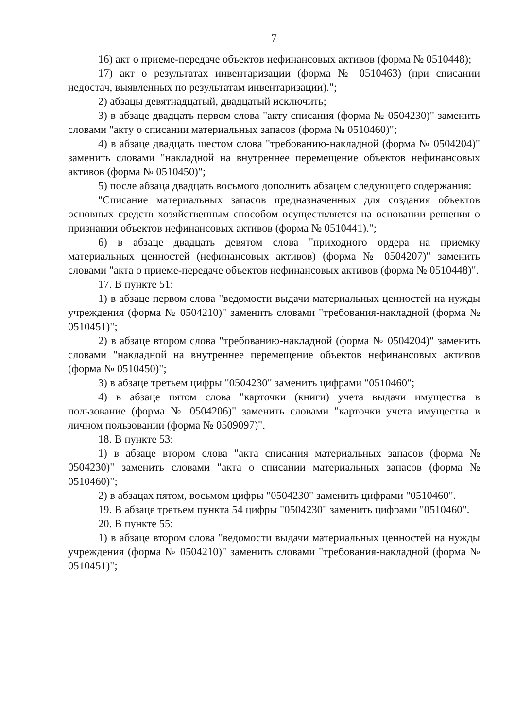7
16) акт о приеме-передаче объектов нефинансовых активов (форма № 0510448);
17) акт о результатах инвентаризации (форма № 0510463) (при списании недостач, выявленных по результатам инвентаризации).";
2) абзацы девятнадцатый, двадцатый исключить;
3) в абзаце двадцать первом слова "акту списания (форма № 0504230)" заменить словами "акту о списании материальных запасов (форма № 0510460)";
4) в абзаце двадцать шестом слова "требованию-накладной (форма № 0504204)" заменить словами "накладной на внутреннее перемещение объектов нефинансовых активов (форма № 0510450)";
5) после абзаца двадцать восьмого дополнить абзацем следующего содержания:
"Списание материальных запасов предназначенных для создания объектов основных средств хозяйственным способом осуществляется на основании решения о признании объектов нефинансовых активов (форма № 0510441).";
6) в абзаце двадцать девятом слова "приходного ордера на приемку материальных ценностей (нефинансовых активов) (форма № 0504207)" заменить словами "акта о приеме-передаче объектов нефинансовых активов (форма № 0510448)".
17. В пункте 51:
1) в абзаце первом слова "ведомости выдачи материальных ценностей на нужды учреждения (форма № 0504210)" заменить словами "требования-накладной (форма № 0510451)";
2) в абзаце втором слова "требованию-накладной (форма № 0504204)" заменить словами "накладной на внутреннее перемещение объектов нефинансовых активов (форма № 0510450)";
3) в абзаце третьем цифры "0504230" заменить цифрами "0510460";
4) в абзаце пятом слова "карточки (книги) учета выдачи имущества в пользование (форма № 0504206)" заменить словами "карточки учета имущества в личном пользовании (форма № 0509097)".
18. В пункте 53:
1) в абзаце втором слова "акта списания материальных запасов (форма № 0504230)" заменить словами "акта о списании материальных запасов (форма № 0510460)";
2) в абзацах пятом, восьмом цифры "0504230" заменить цифрами "0510460".
19. В абзаце третьем пункта 54 цифры "0504230" заменить цифрами "0510460".
20. В пункте 55:
1) в абзаце втором слова "ведомости выдачи материальных ценностей на нужды учреждения (форма № 0504210)" заменить словами "требования-накладной (форма № 0510451)";